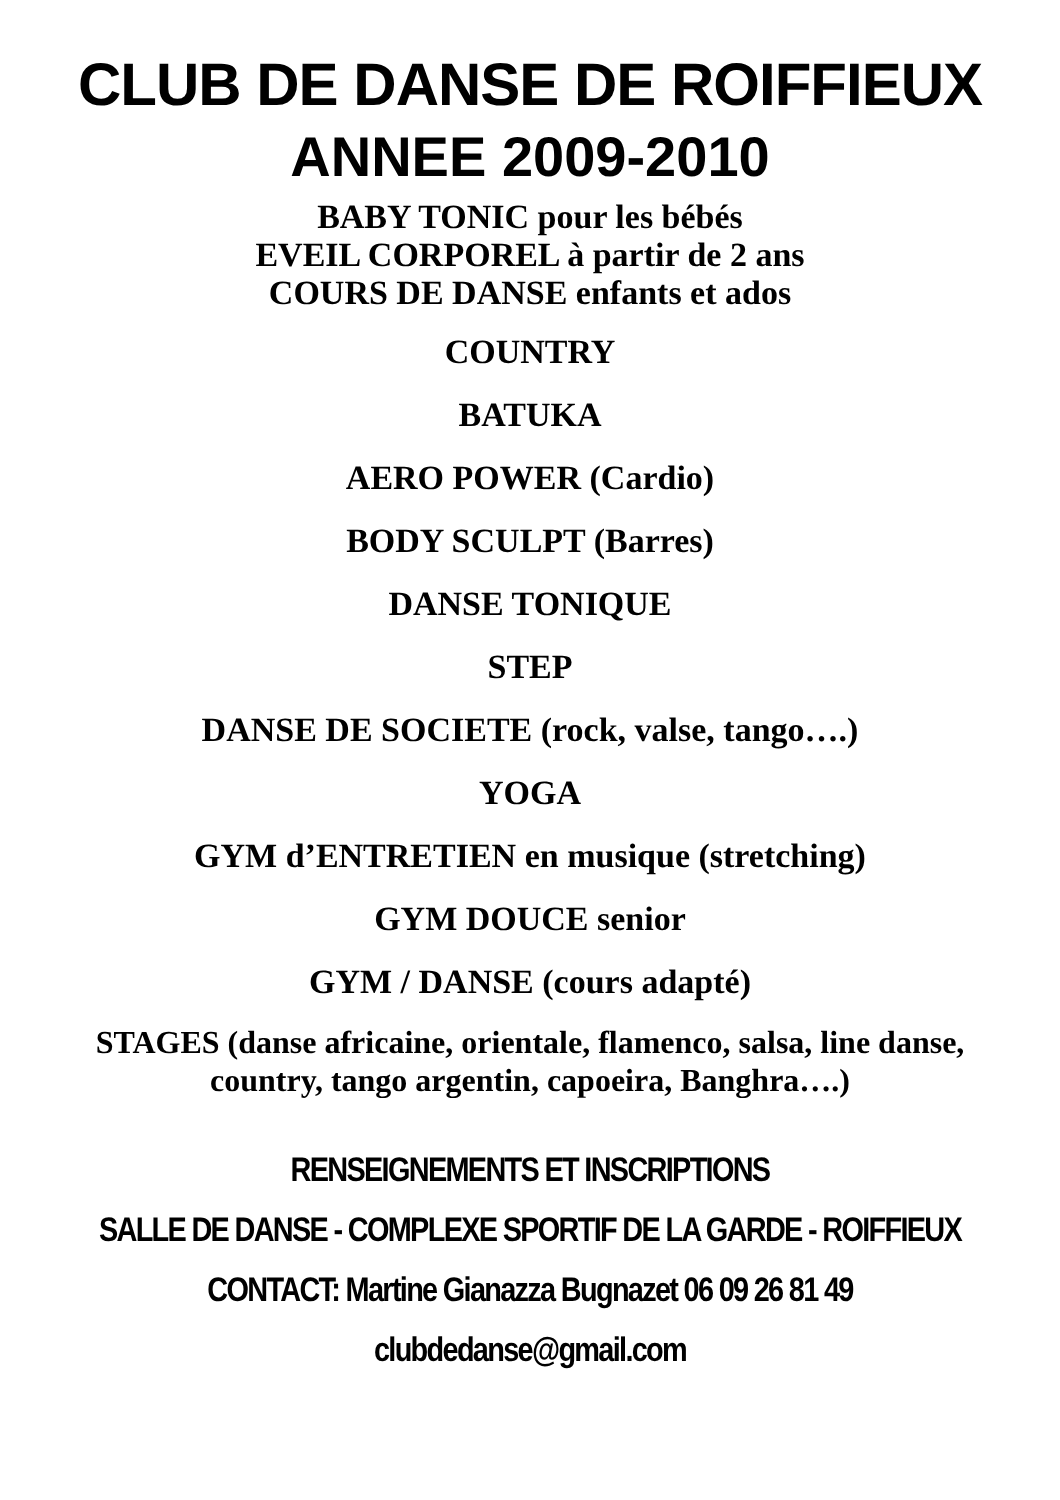CLUB DE DANSE DE ROIFFIEUX
ANNEE 2009-2010
BABY TONIC pour les bébés
EVEIL CORPOREL à partir de 2 ans
COURS DE DANSE enfants et ados
COUNTRY
BATUKA
AERO POWER (Cardio)
BODY SCULPT (Barres)
DANSE TONIQUE
STEP
DANSE DE SOCIETE (rock, valse, tango….)
YOGA
GYM d’ENTRETIEN en musique (stretching)
GYM DOUCE senior
GYM / DANSE (cours adapté)
STAGES (danse africaine, orientale, flamenco, salsa, line danse,
country, tango argentin, capoeira, Banghra….)
RENSEIGNEMENTS ET INSCRIPTIONS
SALLE DE DANSE - COMPLEXE SPORTIF DE LA GARDE - ROIFFIEUX
CONTACT: Martine Gianazza Bugnazet 06 09 26 81 49
clubdedanse@gmail.com